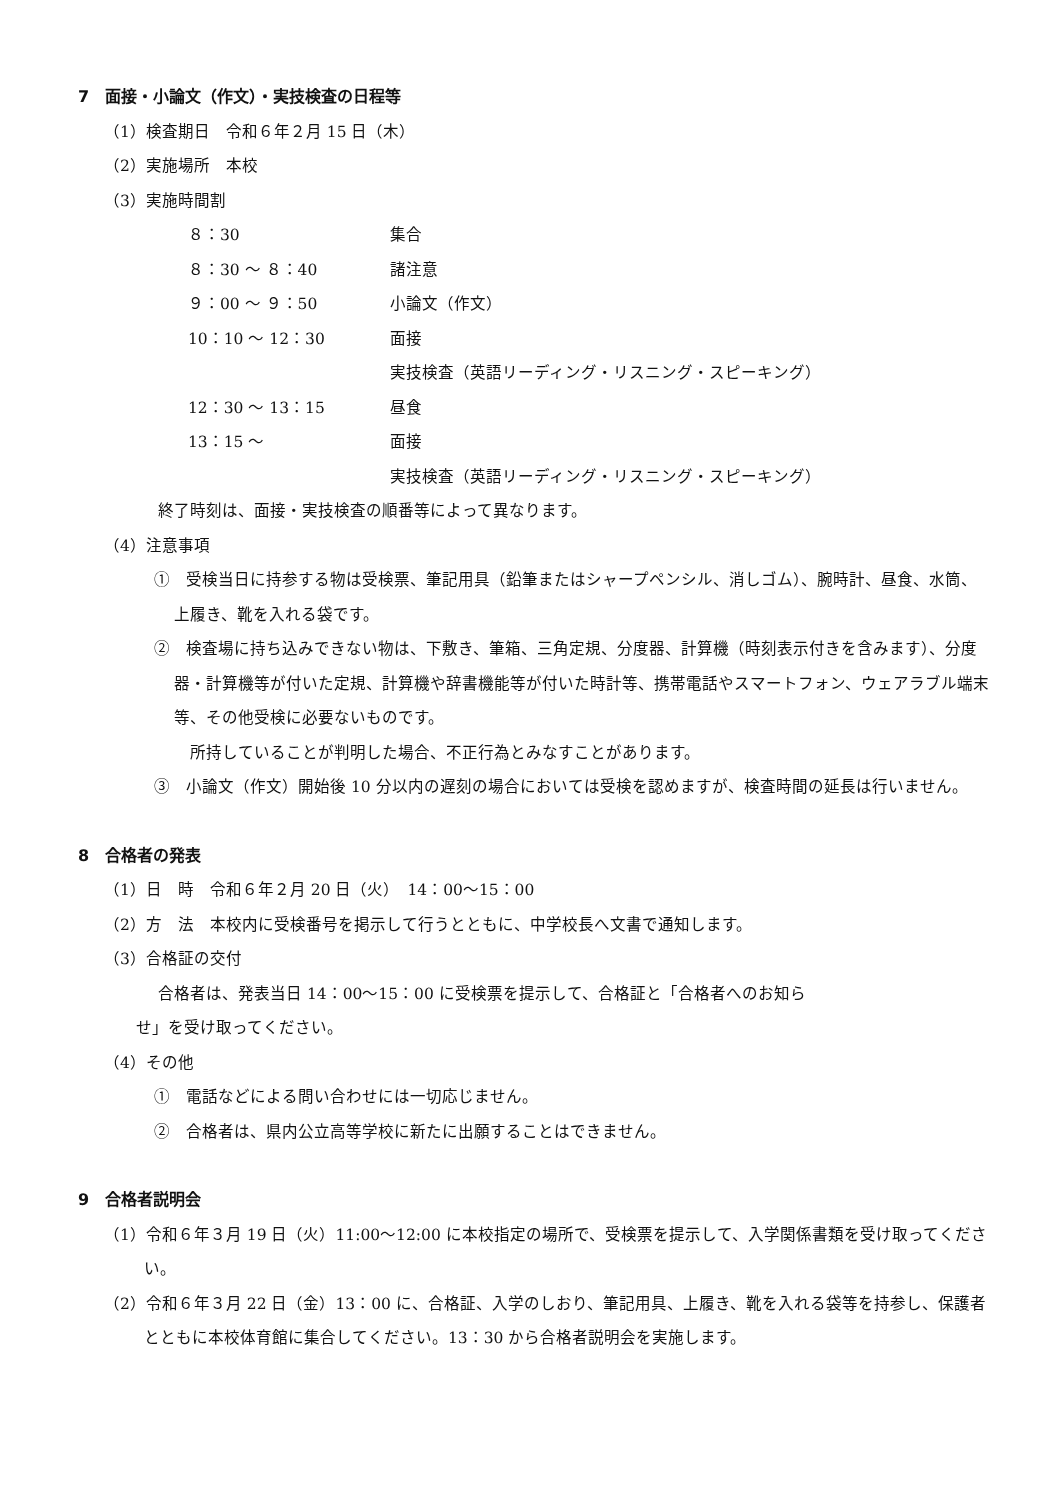7　面接・小論文（作文）・実技検査の日程等
（1）検査期日　令和６年２月 15 日（木）
（2）実施場所　本校
（3）実施時間割
| ８：30 | 集合 |
| ８：30 ～ ８：40 | 諸注意 |
| ９：00 ～ ９：50 | 小論文（作文） |
| 10：10 ～ 12：30 | 面接 実技検査（英語リーディング・リスニング・スピーキング） |
| 12：30 ～ 13：15 | 昼食 |
| 13：15 ～ | 面接 実技検査（英語リーディング・リスニング・スピーキング） |
終了時刻は、面接・実技検査の順番等によって異なります。
（4）注意事項
①　受検当日に持参する物は受検票、筆記用具（鉛筆またはシャープペンシル、消しゴム）、腕時計、昼食、水筒、上履き、靴を入れる袋です。
②　検査場に持ち込みできない物は、下敷き、筆箱、三角定規、分度器、計算機（時刻表示付きを含みます）、分度器・計算機等が付いた定規、計算機や辞書機能等が付いた時計等、携帯電話やスマートフォン、ウェアラブル端末等、その他受検に必要ないものです。
　所持していることが判明した場合、不正行為とみなすことがあります。
③　小論文（作文）開始後 10 分以内の遅刻の場合においては受検を認めますが、検査時間の延長は行いません。
8　合格者の発表
（1）日　時　令和６年２月 20 日（火）　14：00～15：00
（2）方　法　本校内に受検番号を掲示して行うとともに、中学校長へ文書で通知します。
（3）合格証の交付
合格者は、発表当日 14：00～15：00 に受検票を提示して、合格証と「合格者へのお知ら
せ」を受け取ってください。
（4）その他
①　電話などによる問い合わせには一切応じません。
②　合格者は、県内公立高等学校に新たに出願することはできません。
9　合格者説明会
（1）令和６年３月 19 日（火）11:00～12:00 に本校指定の場所で、受検票を提示して、入学関係書類を受け取ってください。
（2）令和６年３月 22 日（金）13：00 に、合格証、入学のしおり、筆記用具、上履き、靴を入れる袋等を持参し、保護者とともに本校体育館に集合してください。13：30 から合格者説明会を実施します。